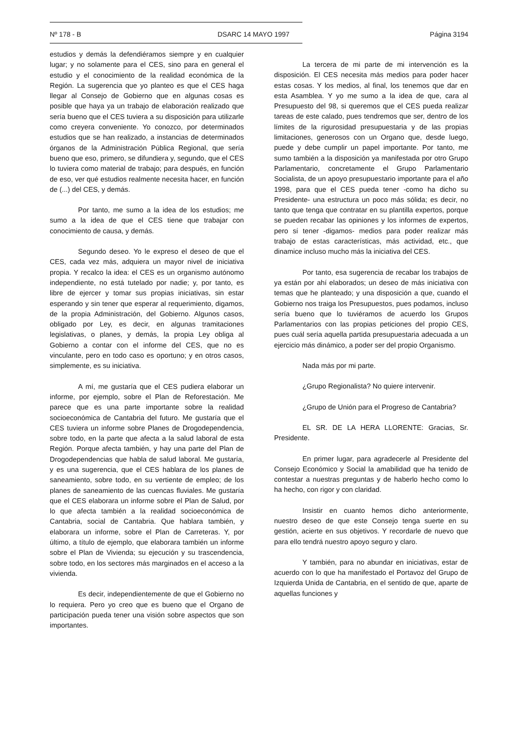Nº 178 - B DSARC 14 MAYO 1997 Página 3194
estudios y demás la defendiéramos siempre y en cualquier lugar; y no solamente para el CES, sino para en general el estudio y el conocimiento de la realidad económica de la Región. La sugerencia que yo planteo es que el CES haga llegar al Consejo de Gobierno que en algunas cosas es posible que haya ya un trabajo de elaboración realizado que sería bueno que el CES tuviera a su disposición para utilizarle como creyera conveniente. Yo conozco, por determinados estudios que se han realizado, a instancias de determinados órganos de la Administración Pública Regional, que sería bueno que eso, primero, se difundiera y, segundo, que el CES lo tuviera como material de trabajo; para después, en función de eso, ver qué estudios realmente necesita hacer, en función de (...) del CES, y demás.
Por tanto, me sumo a la idea de los estudios; me sumo a la idea de que el CES tiene que trabajar con conocimiento de causa, y demás.
Segundo deseo. Yo le expreso el deseo de que el CES, cada vez más, adquiera un mayor nivel de iniciativa propia. Y recalco la idea: el CES es un organismo autónomo independiente, no está tutelado por nadie; y, por tanto, es libre de ejercer y tomar sus propias iniciativas, sin estar esperando y sin tener que esperar al requerimiento, digamos, de la propia Administración, del Gobierno. Algunos casos, obligado por Ley, es decir, en algunas tramitaciones legislativas, o planes, y demás, la propia Ley obliga al Gobierno a contar con el informe del CES, que no es vinculante, pero en todo caso es oportuno; y en otros casos, simplemente, es su iniciativa.
A mí, me gustaría que el CES pudiera elaborar un informe, por ejemplo, sobre el Plan de Reforestación. Me parece que es una parte importante sobre la realidad socioeconómica de Cantabria del futuro. Me gustaría que el CES tuviera un informe sobre Planes de Drogodependencia, sobre todo, en la parte que afecta a la salud laboral de esta Región. Porque afecta también, y hay una parte del Plan de Drogodependencias que habla de salud laboral. Me gustaría, y es una sugerencia, que el CES hablara de los planes de saneamiento, sobre todo, en su vertiente de empleo; de los planes de saneamiento de las cuencas fluviales. Me gustaría que el CES elaborara un informe sobre el Plan de Salud, por lo que afecta también a la realidad socioeconómica de Cantabria, social de Cantabria. Que hablara también, y elaborara un informe, sobre el Plan de Carreteras. Y, por último, a título de ejemplo, que elaborara también un informe sobre el Plan de Vivienda; su ejecución y su trascendencia, sobre todo, en los sectores más marginados en el acceso a la vivienda.
Es decir, independientemente de que el Gobierno no lo requiera. Pero yo creo que es bueno que el Organo de participación pueda tener una visión sobre aspectos que son importantes.
La tercera de mi parte de mi intervención es la disposición. El CES necesita más medios para poder hacer estas cosas. Y los medios, al final, los tenemos que dar en esta Asamblea. Y yo me sumo a la idea de que, cara al Presupuesto del 98, si queremos que el CES pueda realizar tareas de este calado, pues tendremos que ser, dentro de los límites de la rigurosidad presupuestaria y de las propias limitaciones, generosos con un Organo que, desde luego, puede y debe cumplir un papel importante. Por tanto, me sumo también a la disposición ya manifestada por otro Grupo Parlamentario, concretamente el Grupo Parlamentario Socialista, de un apoyo presupuestario importante para el año 1998, para que el CES pueda tener -como ha dicho su Presidente- una estructura un poco más sólida; es decir, no tanto que tenga que contratar en su plantilla expertos, porque se pueden recabar las opiniones y los informes de expertos, pero sí tener -digamos- medios para poder realizar más trabajo de estas características, más actividad, etc., que dinamice incluso mucho más la iniciativa del CES.
Por tanto, esa sugerencia de recabar los trabajos de ya están por ahí elaborados; un deseo de más iniciativa con temas que he planteado; y una disposición a que, cuando el Gobierno nos traiga los Presupuestos, pues podamos, incluso sería bueno que lo tuviéramos de acuerdo los Grupos Parlamentarios con las propias peticiones del propio CES, pues cuál sería aquella partida presupuestaria adecuada a un ejercicio más dinámico, a poder ser del propio Organismo.
Nada más por mi parte.
¿Grupo Regionalista? No quiere intervenir.
¿Grupo de Unión para el Progreso de Cantabria?
EL SR. DE LA HERA LLORENTE: Gracias, Sr. Presidente.
En primer lugar, para agradecerle al Presidente del Consejo Económico y Social la amabilidad que ha tenido de contestar a nuestras preguntas y de haberlo hecho como lo ha hecho, con rigor y con claridad.
Insistir en cuanto hemos dicho anteriormente, nuestro deseo de que este Consejo tenga suerte en su gestión, acierte en sus objetivos. Y recordarle de nuevo que para ello tendrá nuestro apoyo seguro y claro.
Y también, para no abundar en iniciativas, estar de acuerdo con lo que ha manifestado el Portavoz del Grupo de Izquierda Unida de Cantabria, en el sentido de que, aparte de aquellas funciones y